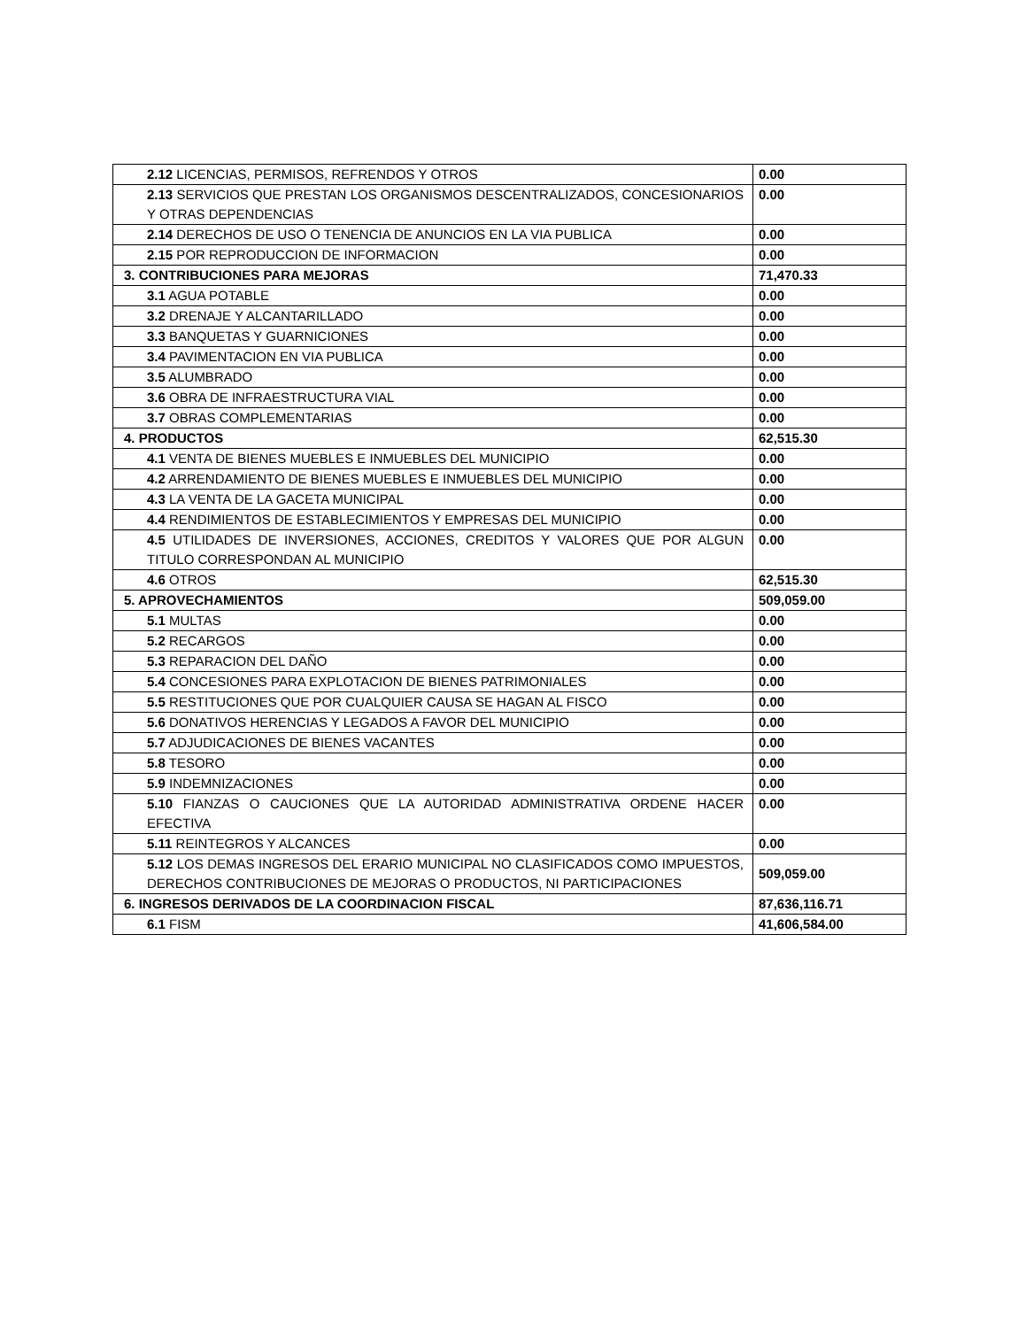| 2.12 LICENCIAS, PERMISOS, REFRENDOS Y OTROS | 0.00 |
| 2.13 SERVICIOS QUE PRESTAN LOS ORGANISMOS DESCENTRALIZADOS, CONCESIONARIOS Y OTRAS DEPENDENCIAS | 0.00 |
| 2.14 DERECHOS DE USO O TENENCIA DE ANUNCIOS EN LA VIA PUBLICA | 0.00 |
| 2.15 POR REPRODUCCION DE INFORMACION | 0.00 |
| 3. CONTRIBUCIONES PARA MEJORAS | 71,470.33 |
| 3.1 AGUA POTABLE | 0.00 |
| 3.2 DRENAJE Y ALCANTARILLADO | 0.00 |
| 3.3 BANQUETAS Y GUARNICIONES | 0.00 |
| 3.4 PAVIMENTACION EN VIA PUBLICA | 0.00 |
| 3.5 ALUMBRADO | 0.00 |
| 3.6 OBRA DE INFRAESTRUCTURA VIAL | 0.00 |
| 3.7 OBRAS COMPLEMENTARIAS | 0.00 |
| 4. PRODUCTOS | 62,515.30 |
| 4.1 VENTA DE BIENES MUEBLES E INMUEBLES DEL MUNICIPIO | 0.00 |
| 4.2 ARRENDAMIENTO DE BIENES MUEBLES E INMUEBLES DEL MUNICIPIO | 0.00 |
| 4.3 LA VENTA DE LA GACETA MUNICIPAL | 0.00 |
| 4.4 RENDIMIENTOS DE ESTABLECIMIENTOS Y EMPRESAS DEL MUNICIPIO | 0.00 |
| 4.5 UTILIDADES DE INVERSIONES, ACCIONES, CREDITOS Y VALORES QUE POR ALGUN TITULO CORRESPONDAN AL MUNICIPIO | 0.00 |
| 4.6 OTROS | 62,515.30 |
| 5. APROVECHAMIENTOS | 509,059.00 |
| 5.1 MULTAS | 0.00 |
| 5.2 RECARGOS | 0.00 |
| 5.3 REPARACION DEL DAÑO | 0.00 |
| 5.4 CONCESIONES PARA EXPLOTACION DE BIENES PATRIMONIALES | 0.00 |
| 5.5 RESTITUCIONES QUE POR CUALQUIER CAUSA SE HAGAN AL FISCO | 0.00 |
| 5.6 DONATIVOS HERENCIAS Y LEGADOS A FAVOR DEL MUNICIPIO | 0.00 |
| 5.7 ADJUDICACIONES DE BIENES VACANTES | 0.00 |
| 5.8 TESORO | 0.00 |
| 5.9 INDEMNIZACIONES | 0.00 |
| 5.10 FIANZAS O CAUCIONES QUE LA AUTORIDAD ADMINISTRATIVA ORDENE HACER EFECTIVA | 0.00 |
| 5.11 REINTEGROS Y ALCANCES | 0.00 |
| 5.12 LOS DEMAS INGRESOS DEL ERARIO MUNICIPAL NO CLASIFICADOS COMO IMPUESTOS, DERECHOS CONTRIBUCIONES DE MEJORAS O PRODUCTOS, NI PARTICIPACIONES | 509,059.00 |
| 6. INGRESOS DERIVADOS DE LA COORDINACION FISCAL | 87,636,116.71 |
| 6.1 FISM | 41,606,584.00 |